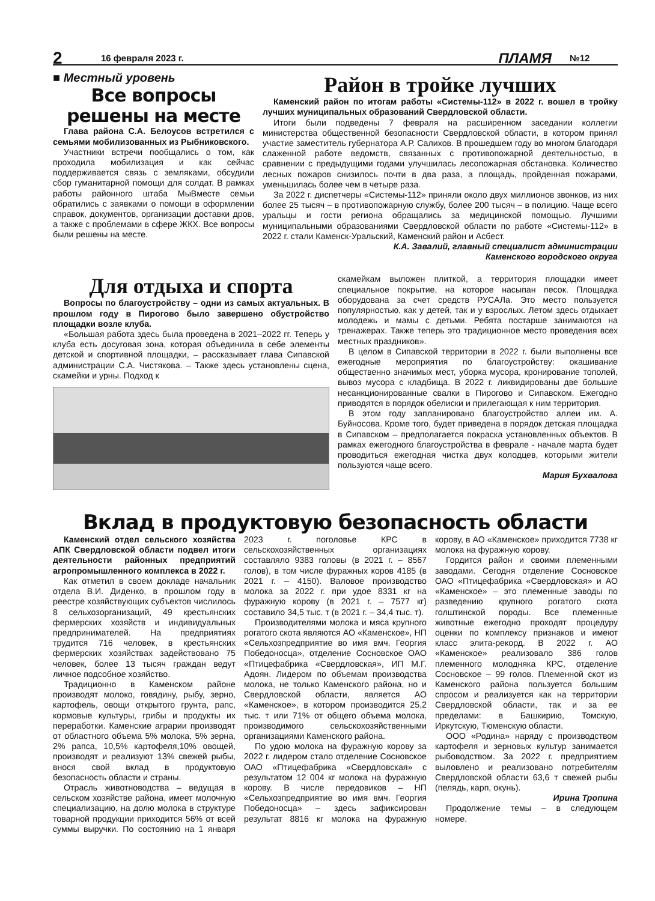2 16 февраля 2023 г. ПЛАМЯ №12
■ Местный уровень
Все вопросы решены на месте
Глава района С.А. Белоусов встретился с семьями мобилизованных из Рыбниковского.
Участники встречи пообщались о том, как проходила мобилизация и как сейчас поддерживается связь с земляками, обсудили сбор гуманитарной помощи для солдат. В рамках работы районного штаба МыВместе семьи обратились с заявками о помощи в оформлении справок, документов, организации доставки дров, а также с проблемами в сфере ЖКХ. Все вопросы были решены на месте.
Район в тройке лучших
Каменский район по итогам работы «Системы-112» в 2022 г. вошел в тройку лучших муниципальных образований Свердловской области.
Итоги были подведены 7 февраля на расширенном заседании коллегии министерства общественной безопасности Свердловской области, в котором принял участие заместитель губернатора А.Р. Салихов. В прошедшем году во многом благодаря слаженной работе ведомств, связанных с противопожарной деятельностью, в сравнении с предыдущими годами улучшилась лесопожарная обстановка. Количество лесных пожаров снизилось почти в два раза, а площадь, пройденная пожарами, уменьшилась более чем в четыре раза.
За 2022 г. диспетчеры «Системы-112» приняли около двух миллионов звонков, из них более 25 тысяч – в противопожарную службу, более 200 тысяч – в полицию. Чаще всего уральцы и гости региона обращались за медицинской помощью. Лучшими муниципальными образованиями Свердловской области по работе «Системы-112» в 2022 г. стали Каменск-Уральский, Каменский район и Асбест.
К.А. Завалий, главный специалист администрации
Каменского городского округа
Для отдыха и спорта
Вопросы по благоустройству – одни из самых актуальных. В прошлом году в Пирогово было завершено обустройство площадки возле клуба.
«Большая работа здесь была проведена в 2021–2022 гг. Теперь у клуба есть досуговая зона, которая объединила в себе элементы детской и спортивной площадки, – рассказывает глава Сипавской администрации С.А. Чистякова. – Также здесь установлены сцена, скамейки и урны. Подход к
скамейкам выложен плиткой, а территория площадки имеет специальное покрытие, на которое насыпан песок. Площадка оборудована за счет средств РУСАЛа. Это место пользуется популярностью, как у детей, так и у взрослых. Летом здесь отдыхает молодежь и мамы с детьми. Ребята постарше занимаются на тренажерах. Также теперь это традиционное место проведения всех местных праздников».
В целом в Сипавской территории в 2022 г. были выполнены все ежегодные мероприятия по благоустройству: окашивание общественно значимых мест, уборка мусора, кронирование тополей, вывоз мусора с кладбища. В 2022 г. ликвидированы две большие несанкционированные свалки в Пирогово и Сипавском. Ежегодно приводятся в порядок обелиски и прилегающая к ним территория.
В этом году запланировано благоустройство аллеи им. А. Буйносова. Кроме того, будет приведена в порядок детская площадка в Сипавском – предполагается покраска установленных объектов. В рамках ежегодного благоустройства в феврале - начале марта будет проводиться ежегодная чистка двух колодцев, которыми жители пользуются чаще всего.
Мария Бухвалова
Вклад в продуктовую безопасность области
Каменский отдел сельского хозяйства АПК Свердловской области подвел итоги деятельности районных предприятий агропромышленного комплекса в 2022 г.
Как отметил в своем докладе начальник отдела В.И. Диденко, в прошлом году в реестре хозяйствующих субъектов числилось 8 сельхозорганизаций, 49 крестьянских фермерских хозяйств и индивидуальных предпринимателей. На предприятиях трудится 716 человек, в крестьянских фермерских хозяйствах задействовано 75 человек, более 13 тысяч граждан ведут личное подсобное хозяйство.
Традиционно в Каменском районе производят молоко, говядину, рыбу, зерно, картофель, овощи открытого грунта, рапс, кормовые культуры, грибы и продукты их переработки. Каменские аграрии производят от областного объема 5% молока, 5% зерна, 2% рапса, 10,5% картофеля,10% овощей, производят и реализуют 13% свежей рыбы, внося свой вклад в продуктовую безопасность области и страны.
Отрасль животноводства – ведущая в сельском хозяйстве района, имеет молочную специализацию, на долю молока в структуре товарной продукции приходится 56% от всей суммы выручки. По состоянию на 1 января 2023 г. поголовье КРС в сельскохозяйственных организациях составляло 9383 головы (в 2021 г. – 8567 голов), в том числе фуражных коров 4185 (в 2021 г. – 4150). Валовое производство молока за 2022 г. при удое 8331 кг на фуражную корову (в 2021 г. – 7577 кг) составило 34,5 тыс. т (в 2021 г. – 34,4 тыс. т).
Производителями молока и мяса крупного рогатого скота являются АО «Каменское», НП «Сельхозпредприятие во имя вмч. Георгия Победоносца», отделение Сосновское ОАО «Птицефабрика «Свердловская», ИП М.Г. Адоян. Лидером по объемам производства молока, не только Каменского района, но и Свердловской области, является АО «Каменское», в котором производится 25,2 тыс. т или 71% от общего объема молока, производимого сельскохозяйственными организациями Каменского района.
По удою молока на фуражную корову за 2022 г. лидером стало отделение Сосновское ОАО «Птицефабрика «Свердловская» с результатом 12 004 кг молока на фуражную корову. В числе передовиков – НП «Сельхозпредприятие во имя вмч. Георгия Победоносца» – здесь зафиксирован результат 8816 кг молока на фуражную корову, в АО «Каменское» приходится 7738 кг молока на фуражную корову.
Гордится район и своими племенными заводами. Сегодня отделение Сосновское ОАО «Птицефабрика «Свердловская» и АО «Каменское» – это племенные заводы по разведению крупного рогатого скота голштинской породы. Все племенные животные ежегодно проходят процедуру оценки по комплексу признаков и имеют класс элита-рекорд. В 2022 г. АО «Каменское» реализовало 386 голов племенного молодняка КРС, отделение Сосновское – 99 голов. Племенной скот из Каменского района пользуется большим спросом и реализуется как на территории Свердловской области, так и за ее пределами: в Башкирию, Томскую, Иркутскую, Тюменскую области.
ООО «Родина» наряду с производством картофеля и зерновых культур занимается рыбоводством. За 2022 г. предприятием выловлено и реализовано потребителям Свердловской области 63,6 т свежей рыбы (пелядь, карп, окунь).
Ирина Тропина
Продолжение темы – в следующем номере.